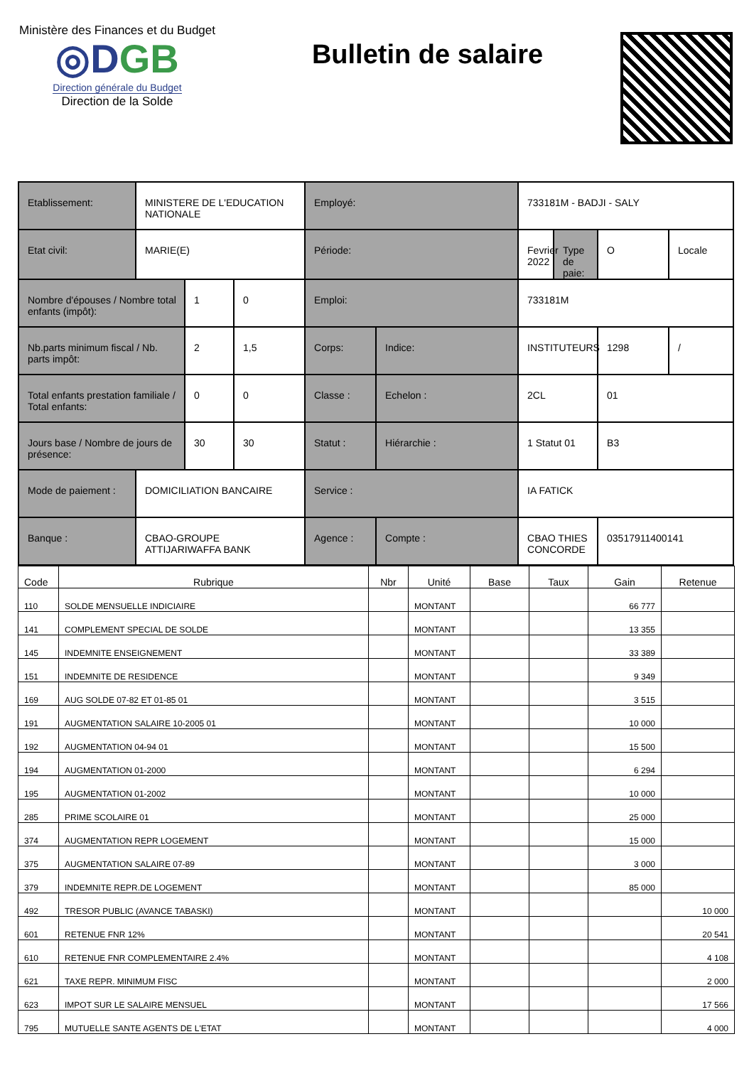Ministère des Finances et du Budget
◎DGB
Direction générale du Budget
Direction de la Solde
Bulletin de salaire
| Etablissement: | MINISTERE DE L'EDUCATION NATIONALE | | | Employé: | | 733181M - BADJI - SALY | | | |
| Etat civil: | MARIE(E) | | | Période: | | Fevrier 2022 | Type de paie: | O | Locale |
| Nombre d'épouses / Nombre total enfants (impôt): | | 1 | 0 | Emploi: | | 733181M | | | |
| Nb.parts minimum fiscal / Nb. parts impôt: | | 2 | 1,5 | Corps: | Indice: | INSTITUTEURS | | 1298 | / |
| Total enfants prestation familiale / Total enfants: | | 0 | 0 | Classe : | Echelon : | 2CL | | 01 | |
| Jours base / Nombre de jours de présence: | | 30 | 30 | Statut : | Hiérarchie : | 1 Statut 01 | | B3 | |
| Mode de paiement : | DOMICILIATION BANCAIRE | | | Service : | | IA FATICK | | | |
| Banque : | CBAO-GROUPE ATTIJARIWAFFA BANK | | | Agence : | Compte : | CBAO THIES CONCORDE | | 03517911400141 | |
| Code | Rubrique | Nbr | Unité | Base | Taux | Gain | Retenue |
| --- | --- | --- | --- | --- | --- | --- | --- |
| 110 | SOLDE MENSUELLE INDICIAIRE | | MONTANT | | | 66 777 | |
| 141 | COMPLEMENT SPECIAL DE SOLDE | | MONTANT | | | 13 355 | |
| 145 | INDEMNITE ENSEIGNEMENT | | MONTANT | | | 33 389 | |
| 151 | INDEMNITE DE RESIDENCE | | MONTANT | | | 9 349 | |
| 169 | AUG SOLDE 07-82 ET 01-85 01 | | MONTANT | | | 3 515 | |
| 191 | AUGMENTATION SALAIRE 10-2005 01 | | MONTANT | | | 10 000 | |
| 192 | AUGMENTATION 04-94 01 | | MONTANT | | | 15 500 | |
| 194 | AUGMENTATION 01-2000 | | MONTANT | | | 6 294 | |
| 195 | AUGMENTATION 01-2002 | | MONTANT | | | 10 000 | |
| 285 | PRIME SCOLAIRE 01 | | MONTANT | | | 25 000 | |
| 374 | AUGMENTATION REPR LOGEMENT | | MONTANT | | | 15 000 | |
| 375 | AUGMENTATION SALAIRE 07-89 | | MONTANT | | | 3 000 | |
| 379 | INDEMNITE REPR.DE LOGEMENT | | MONTANT | | | 85 000 | |
| 492 | TRESOR PUBLIC (AVANCE TABASKI) | | MONTANT | | | | 10 000 |
| 601 | RETENUE FNR 12% | | MONTANT | | | | 20 541 |
| 610 | RETENUE FNR COMPLEMENTAIRE 2.4% | | MONTANT | | | | 4 108 |
| 621 | TAXE REPR. MINIMUM FISC | | MONTANT | | | | 2 000 |
| 623 | IMPOT SUR LE SALAIRE MENSUEL | | MONTANT | | | | 17 566 |
| 795 | MUTUELLE SANTE AGENTS DE L'ETAT | | MONTANT | | | | 4 000 |